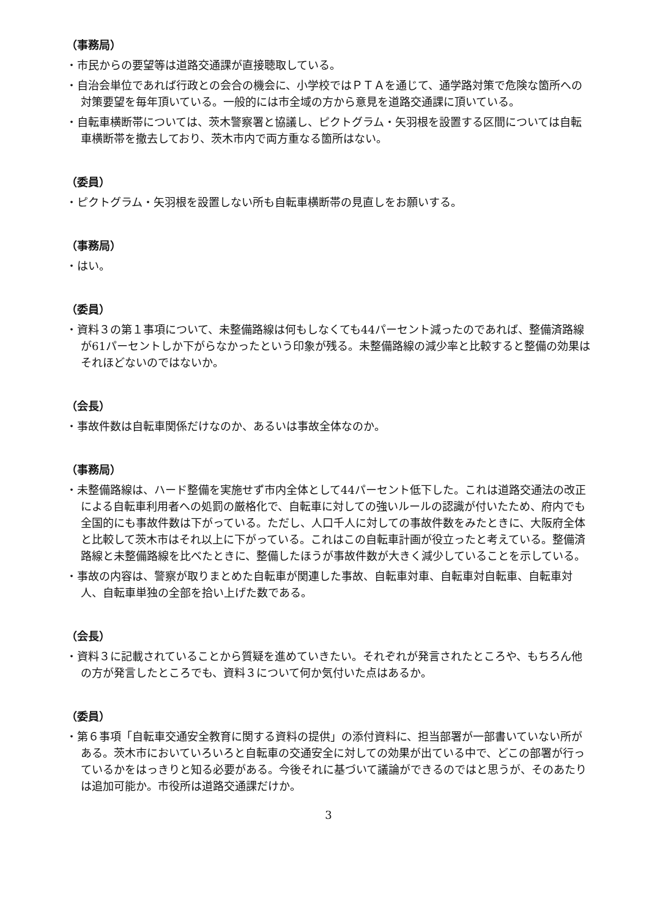（事務局）
・市民からの要望等は道路交通課が直接聴取している。
・自治会単位であれば行政との会合の機会に、小学校ではＰＴＡを通じて、通学路対策で危険な箇所への対策要望を毎年頂いている。一般的には市全域の方から意見を道路交通課に頂いている。
・自転車横断帯については、茨木警察署と協議し、ピクトグラム・矢羽根を設置する区間については自転車横断帯を撤去しており、茨木市内で両方重なる箇所はない。
（委員）
・ピクトグラム・矢羽根を設置しない所も自転車横断帯の見直しをお願いする。
（事務局）
・はい。
（委員）
・資料３の第１事項について、未整備路線は何もしなくても44パーセント減ったのであれば、整備済路線が61パーセントしか下がらなかったという印象が残る。未整備路線の減少率と比較すると整備の効果はそれほどないのではないか。
（会長）
・事故件数は自転車関係だけなのか、あるいは事故全体なのか。
（事務局）
・未整備路線は、ハード整備を実施せず市内全体として44パーセント低下した。これは道路交通法の改正による自転車利用者への処罰の厳格化で、自転車に対しての強いルールの認識が付いたため、府内でも全国的にも事故件数は下がっている。ただし、人口千人に対しての事故件数をみたときに、大阪府全体と比較して茨木市はそれ以上に下がっている。これはこの自転車計画が役立ったと考えている。整備済路線と未整備路線を比べたときに、整備したほうが事故件数が大きく減少していることを示している。
・事故の内容は、警察が取りまとめた自転車が関連した事故、自転車対車、自転車対自転車、自転車対人、自転車単独の全部を拾い上げた数である。
（会長）
・資料３に記載されていることから質疑を進めていきたい。それぞれが発言されたところや、もちろん他の方が発言したところでも、資料３について何か気付いた点はあるか。
（委員）
・第６事項「自転車交通安全教育に関する資料の提供」の添付資料に、担当部署が一部書いていない所がある。茨木市においていろいろと自転車の交通安全に対しての効果が出ている中で、どこの部署が行っているかをはっきりと知る必要がある。今後それに基づいて議論ができるのではと思うが、そのあたりは追加可能か。市役所は道路交通課だけか。
3